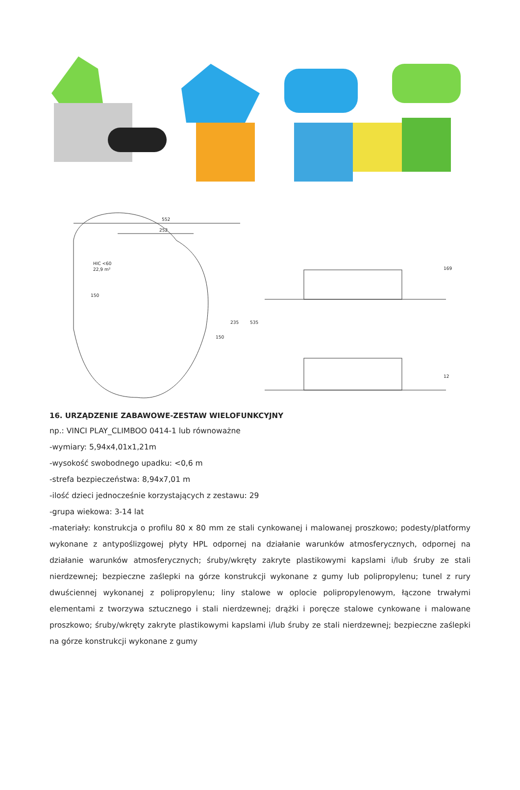552
252
HIC <60
22,9 m²
150
150
235
535
169
12
16. URZĄDZENIE ZABAWOWE-ZESTAW WIELOFUNKCYJNY
np.: VINCI PLAY_CLIMBOO 0414-1 lub równoważne
-wymiary: 5,94x4,01x1,21m
-wysokość swobodnego upadku: <0,6 m
-strefa bezpieczeństwa: 8,94x7,01 m
-ilość dzieci jednocześnie korzystających z zestawu: 29
-grupa wiekowa: 3-14 lat
-materiały: konstrukcja o profilu 80 x 80 mm ze stali cynkowanej i malowanej proszkowo; podesty/platformy wykonane z antypoślizgowej płyty HPL odpornej na działanie warunków atmosferycznych, odpornej na działanie warunków atmosferycznych; śruby/wkręty zakryte plastikowymi kapslami i/lub śruby ze stali nierdzewnej; bezpieczne zaślepki na górze konstrukcji wykonane z gumy lub polipropylenu; tunel z rury dwuściennej wykonanej z polipropylenu; liny stalowe w oplocie polipropylenowym, łączone trwałymi elementami z tworzywa sztucznego i stali nierdzewnej; drążki i poręcze stalowe cynkowane i malowane proszkowo; śruby/wkręty zakryte plastikowymi kapslami i/lub śruby ze stali nierdzewnej; bezpieczne zaślepki na górze konstrukcji wykonane z gumy